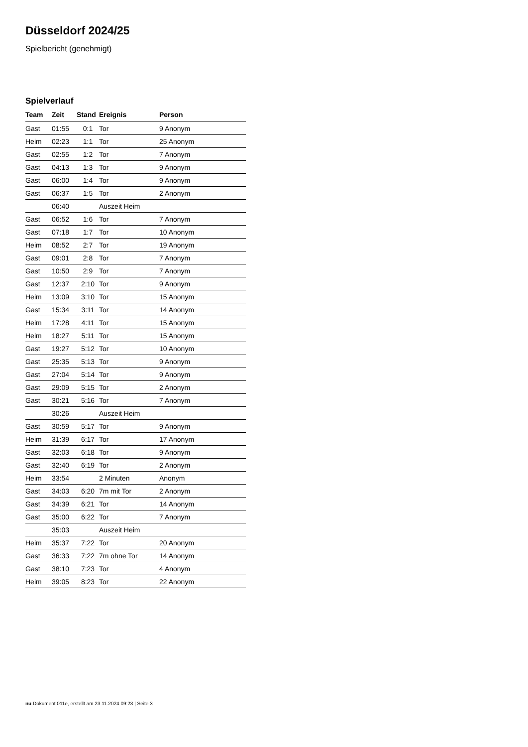Düsseldorf 2024/25
Spielbericht (genehmigt)
Spielverlauf
| Team | Zeit | Stand | Ereignis | Person |
| --- | --- | --- | --- | --- |
| Gast | 01:55 | 0:1 | Tor | 9 Anonym |
| Heim | 02:23 | 1:1 | Tor | 25 Anonym |
| Gast | 02:55 | 1:2 | Tor | 7 Anonym |
| Gast | 04:13 | 1:3 | Tor | 9 Anonym |
| Gast | 06:00 | 1:4 | Tor | 9 Anonym |
| Gast | 06:37 | 1:5 | Tor | 2 Anonym |
| | 06:40 | | Auszeit Heim | |
| Gast | 06:52 | 1:6 | Tor | 7 Anonym |
| Gast | 07:18 | 1:7 | Tor | 10 Anonym |
| Heim | 08:52 | 2:7 | Tor | 19 Anonym |
| Gast | 09:01 | 2:8 | Tor | 7 Anonym |
| Gast | 10:50 | 2:9 | Tor | 7 Anonym |
| Gast | 12:37 | 2:10 | Tor | 9 Anonym |
| Heim | 13:09 | 3:10 | Tor | 15 Anonym |
| Gast | 15:34 | 3:11 | Tor | 14 Anonym |
| Heim | 17:28 | 4:11 | Tor | 15 Anonym |
| Heim | 18:27 | 5:11 | Tor | 15 Anonym |
| Gast | 19:27 | 5:12 | Tor | 10 Anonym |
| Gast | 25:35 | 5:13 | Tor | 9 Anonym |
| Gast | 27:04 | 5:14 | Tor | 9 Anonym |
| Gast | 29:09 | 5:15 | Tor | 2 Anonym |
| Gast | 30:21 | 5:16 | Tor | 7 Anonym |
| | 30:26 | | Auszeit Heim | |
| Gast | 30:59 | 5:17 | Tor | 9 Anonym |
| Heim | 31:39 | 6:17 | Tor | 17 Anonym |
| Gast | 32:03 | 6:18 | Tor | 9 Anonym |
| Gast | 32:40 | 6:19 | Tor | 2 Anonym |
| Heim | 33:54 | | 2 Minuten | Anonym |
| Gast | 34:03 | 6:20 | 7m mit Tor | 2 Anonym |
| Gast | 34:39 | 6:21 | Tor | 14 Anonym |
| Gast | 35:00 | 6:22 | Tor | 7 Anonym |
| | 35:03 | | Auszeit Heim | |
| Heim | 35:37 | 7:22 | Tor | 20 Anonym |
| Gast | 36:33 | 7:22 | 7m ohne Tor | 14 Anonym |
| Gast | 38:10 | 7:23 | Tor | 4 Anonym |
| Heim | 39:05 | 8:23 | Tor | 22 Anonym |
nu.Dokument 011e, erstellt am 23.11.2024 09:23 | Seite 3